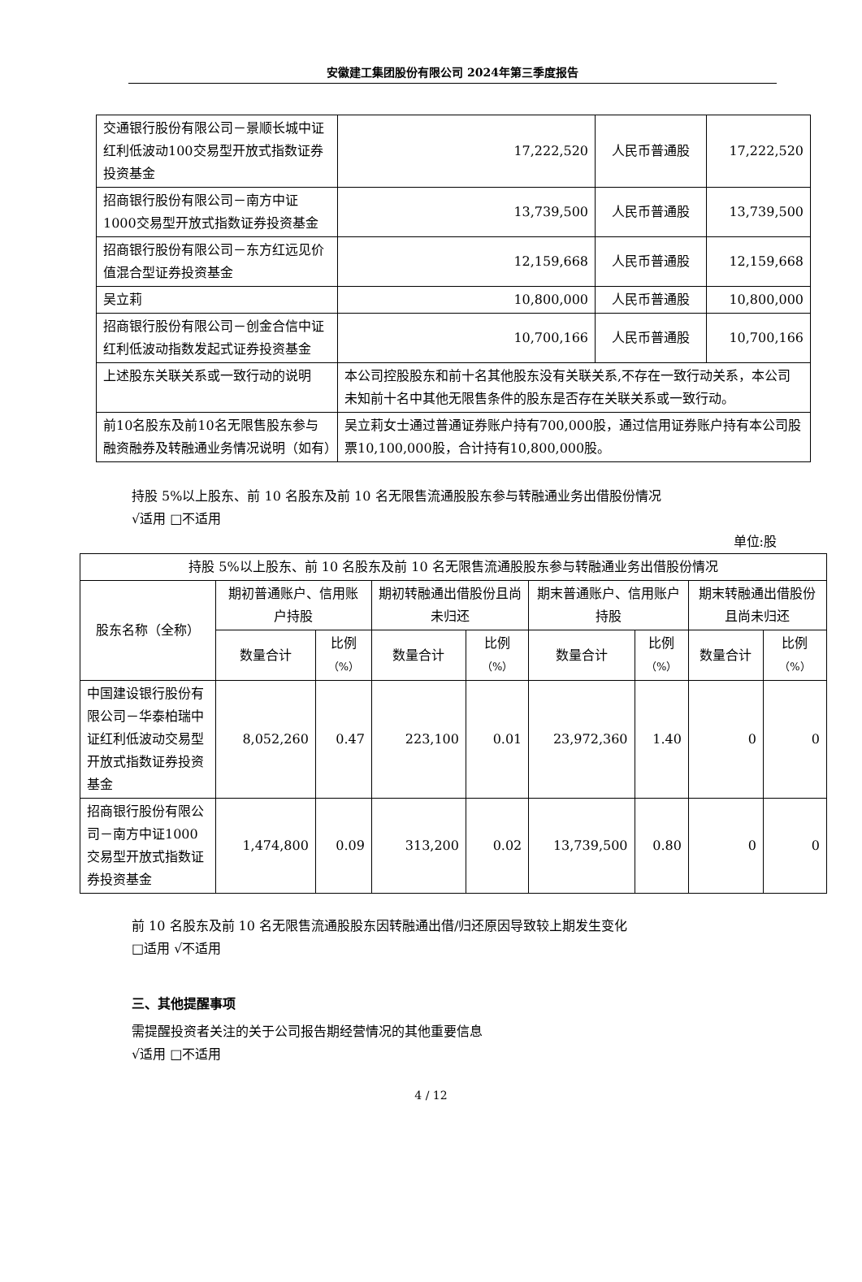安徽建工集团股份有限公司 2024年第三季度报告
| 交通银行股份有限公司－景顺长城中证红利低波动100交易型开放式指数证券投资基金 | 17,222,520 | 人民币普通股 | 17,222,520 |
| 招商银行股份有限公司－南方中证 1000交易型开放式指数证券投资基金 | 13,739,500 | 人民币普通股 | 13,739,500 |
| 招商银行股份有限公司－东方红远见价值混合型证券投资基金 | 12,159,668 | 人民币普通股 | 12,159,668 |
| 吴立莉 | 10,800,000 | 人民币普通股 | 10,800,000 |
| 招商银行股份有限公司－创金合信中证红利低波动指数发起式证券投资基金 | 10,700,166 | 人民币普通股 | 10,700,166 |
| 上述股东关联关系或一致行动的说明 | 本公司控股股东和前十名其他股东没有关联关系,不存在一致行动关系，本公司未知前十名中其他无限售条件的股东是否存在关联关系或一致行动。 | | |
| 前10名股东及前10名无限售股东参与融资融券及转融通业务情况说明（如有） | 吴立莉女士通过普通证券账户持有700,000股，通过信用证券账户持有本公司股票10,100,000股，合计持有10,800,000股。 | | |
持股 5%以上股东、前 10 名股东及前 10 名无限售流通股股东参与转融通业务出借股份情况
√适用 □不适用
单位:股
| 持股 5%以上股东、前 10 名股东及前 10 名无限售流通股股东参与转融通业务出借股份情况 | | | | | | | | |
| 股东名称（全称） | 期初普通账户、信用账户持股 | | 期初转融通出借股份且尚未归还 | | 期末普通账户、信用账户持股 | | 期末转融通出借股份且尚未归还 | |
| | 数量合计 | 比例 （%） | 数量合计 | 比例 （%） | 数量合计 | 比例 （%） | 数量合计 | 比例 （%） |
| 中国建设银行股份有限公司－华泰柏瑞中证红利低波动交易型开放式指数证券投资基金 | 8,052,260 | 0.47 | 223,100 | 0.01 | 23,972,360 | 1.40 | 0 | 0 |
| 招商银行股份有限公司－南方中证1000交易型开放式指数证券投资基金 | 1,474,800 | 0.09 | 313,200 | 0.02 | 13,739,500 | 0.80 | 0 | 0 |
前 10 名股东及前 10 名无限售流通股股东因转融通出借/归还原因导致较上期发生变化
□适用 √不适用
三、其他提醒事项
需提醒投资者关注的关于公司报告期经营情况的其他重要信息
√适用 □不适用
4 / 12